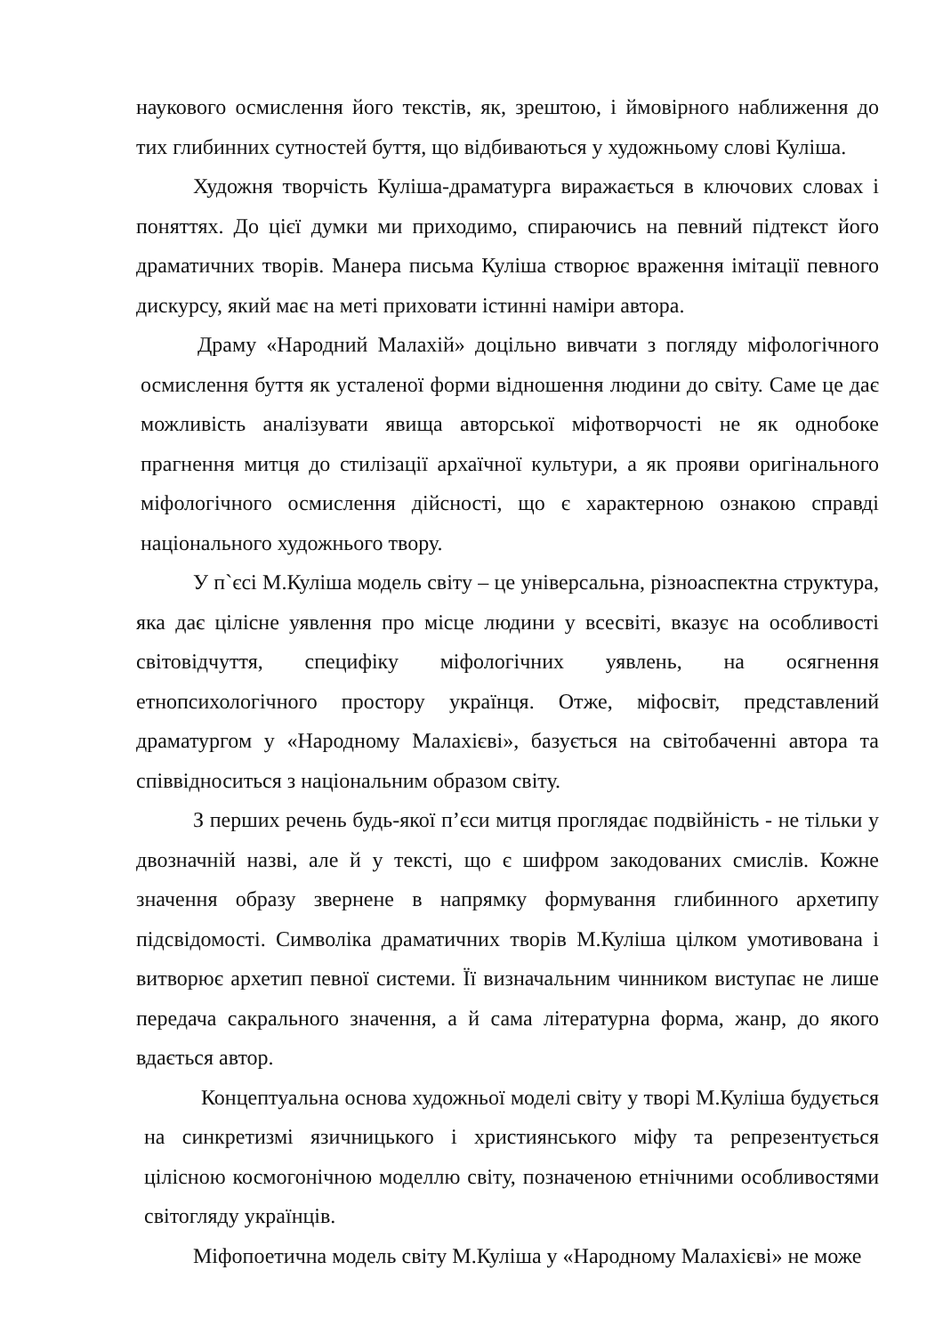наукового осмислення його текстів, як, зрештою, і ймовірного наближення до тих глибинних сутностей буття, що відбиваються у художньому слові Куліша.
Художня творчість Куліша-драматурга виражається в ключових словах і поняттях. До цієї думки ми приходимо, спираючись на певний підтекст його драматичних творів. Манера письма Куліша створює враження імітації певного дискурсу, який має на меті приховати істинні наміри автора.
Драму «Народний Малахій» доцільно вивчати з погляду міфологічного осмислення буття як усталеної форми відношення людини до світу. Саме це дає можливість аналізувати явища авторської міфотворчості не як однобоке прагнення митця до стилізації архаїчної культури, а як прояви оригінального міфологічного осмислення дійсності, що є характерною ознакою справді національного художнього твору.
У п`єсі М.Куліша модель світу – це універсальна, різноаспектна структура, яка дає цілісне уявлення про місце людини у всесвіті, вказує на особливості світовідчуття, специфіку міфологічних уявлень, на осягнення етнопсихологічного простору українця. Отже, міфосвіт, представлений драматургом у «Народному Малахієві», базується на світобаченні автора та співвідноситься з національним образом світу.
З перших речень будь-якої п’єси митця проглядає подвійність - не тільки у двозначній назві, але й у тексті, що є шифром закодованих смислів. Кожне значення образу звернене в напрямку формування глибинного архетипу підсвідомості. Символіка драматичних творів М.Куліша цілком умотивована і витворює архетип певної системи. Її визначальним чинником виступає не лише передача сакрального значення, а й сама літературна форма, жанр, до якого вдається автор.
Концептуальна основа художньої моделі світу у творі М.Куліша будується на синкретизмі язичницького і християнського міфу та репрезентується цілісною космогонічною моделлю світу, позначеною етнічними особливостями світогляду українців.
Міфопоетична модель світу М.Куліша у «Народному Малахієві» не може